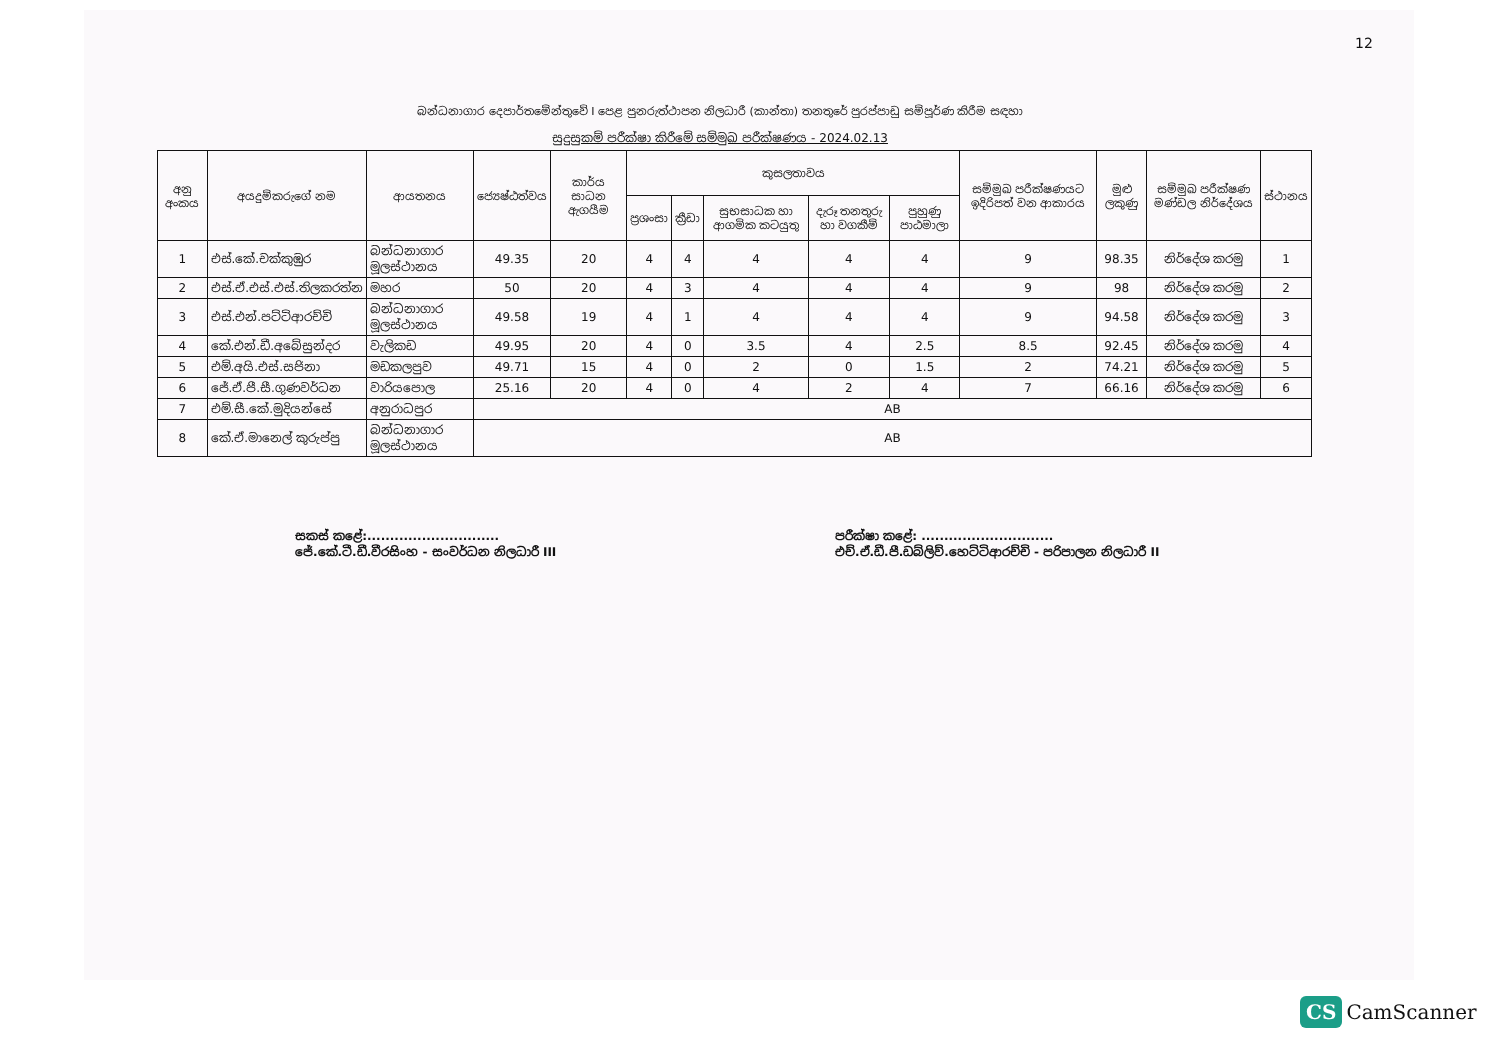12
බන්ධනාගාර දෙපාර්තමේන්තුවේ I පෙළ පුනරුත්ථාපන නිලධාරී (කාන්තා) තනතුරේ පුරප්පාඩු සම්පූර්ණ කිරීම සඳහා
සුදුසුකම් පරීක්ෂා කිරීමේ සම්මුඛ පරීක්ෂණය - 2024.02.13
| අනු අංකය | අයදුම්කරුගේ නම | ආයතනය | ජ්‍යෙෂ්ඨත්වය | කාර්ය සාධන ඇගයීම | කුසලතාවය | | | | | සම්මුඛ පරීක්ෂණයට ඉදිරිපත් වන ආකාරය | මුළු ලකුණු | සම්මුඛ පරීක්ෂණ මණ්ඩල නිර්දේශය | ස්ථානය |
| --- | --- | --- | --- | --- | --- | --- | --- | --- | --- | --- | --- | --- | --- |
| | | | | | ප්‍රශංසා | ක්‍රීඩා | සුභසාධක හා ආගමික කටයුතු | දැරූ තනතුරු හා වගකීම් | පුහුණු පාඨමාලා | | | | |
| 1 | එස්.කේ.චක්කුඹුර | බන්ධනාගාර මූලස්ථානය | 49.35 | 20 | 4 | 4 | 4 | 4 | 4 | 9 | 98.35 | නිර්දේශ කරමු | 1 |
| 2 | එස්.ඒ.එස්.එස්.තිලකරත්න | මහර | 50 | 20 | 4 | 3 | 4 | 4 | 4 | 9 | 98 | නිර්දේශ කරමු | 2 |
| 3 | එස්.එන්.පට්ටිආරච්චි | බන්ධනාගාර මූලස්ථානය | 49.58 | 19 | 4 | 1 | 4 | 4 | 4 | 9 | 94.58 | නිර්දේශ කරමු | 3 |
| 4 | කේ.එන්.ඩී.අබේසුන්දර | වැලිකඩ | 49.95 | 20 | 4 | 0 | 3.5 | 4 | 2.5 | 8.5 | 92.45 | නිර්දේශ කරමු | 4 |
| 5 | එම්.අයි.එස්.සජිනා | මඩකලපුව | 49.71 | 15 | 4 | 0 | 2 | 0 | 1.5 | 2 | 74.21 | නිර්දේශ කරමු | 5 |
| 6 | ජේ.ඒ.පී.සී.ගුණවර්ධන | වාරියපොල | 25.16 | 20 | 4 | 0 | 4 | 2 | 4 | 7 | 66.16 | නිර්දේශ කරමු | 6 |
| 7 | එම්.සී.කේ.මුදියන්සේ | අනුරාධපුර | AB | | | | | | | | | | |
| 8 | කේ.ඒ.මානෙල් කුරුප්පු | බන්ධනාගාර මූලස්ථානය | AB | | | | | | | | | | |
සකස් කළේ:.............................
ජේ.කේ.ටී.ඩී.වීරසිංහ - සංවර්ධන නිලධාරී III
පරීක්ෂා කළේ: .............................
එච්.ඒ.ඩී.පී.ඩබ්ලිව්.හෙට්ටිආරච්චි - පරිපාලන නිලධාරී II
CS CamScanner